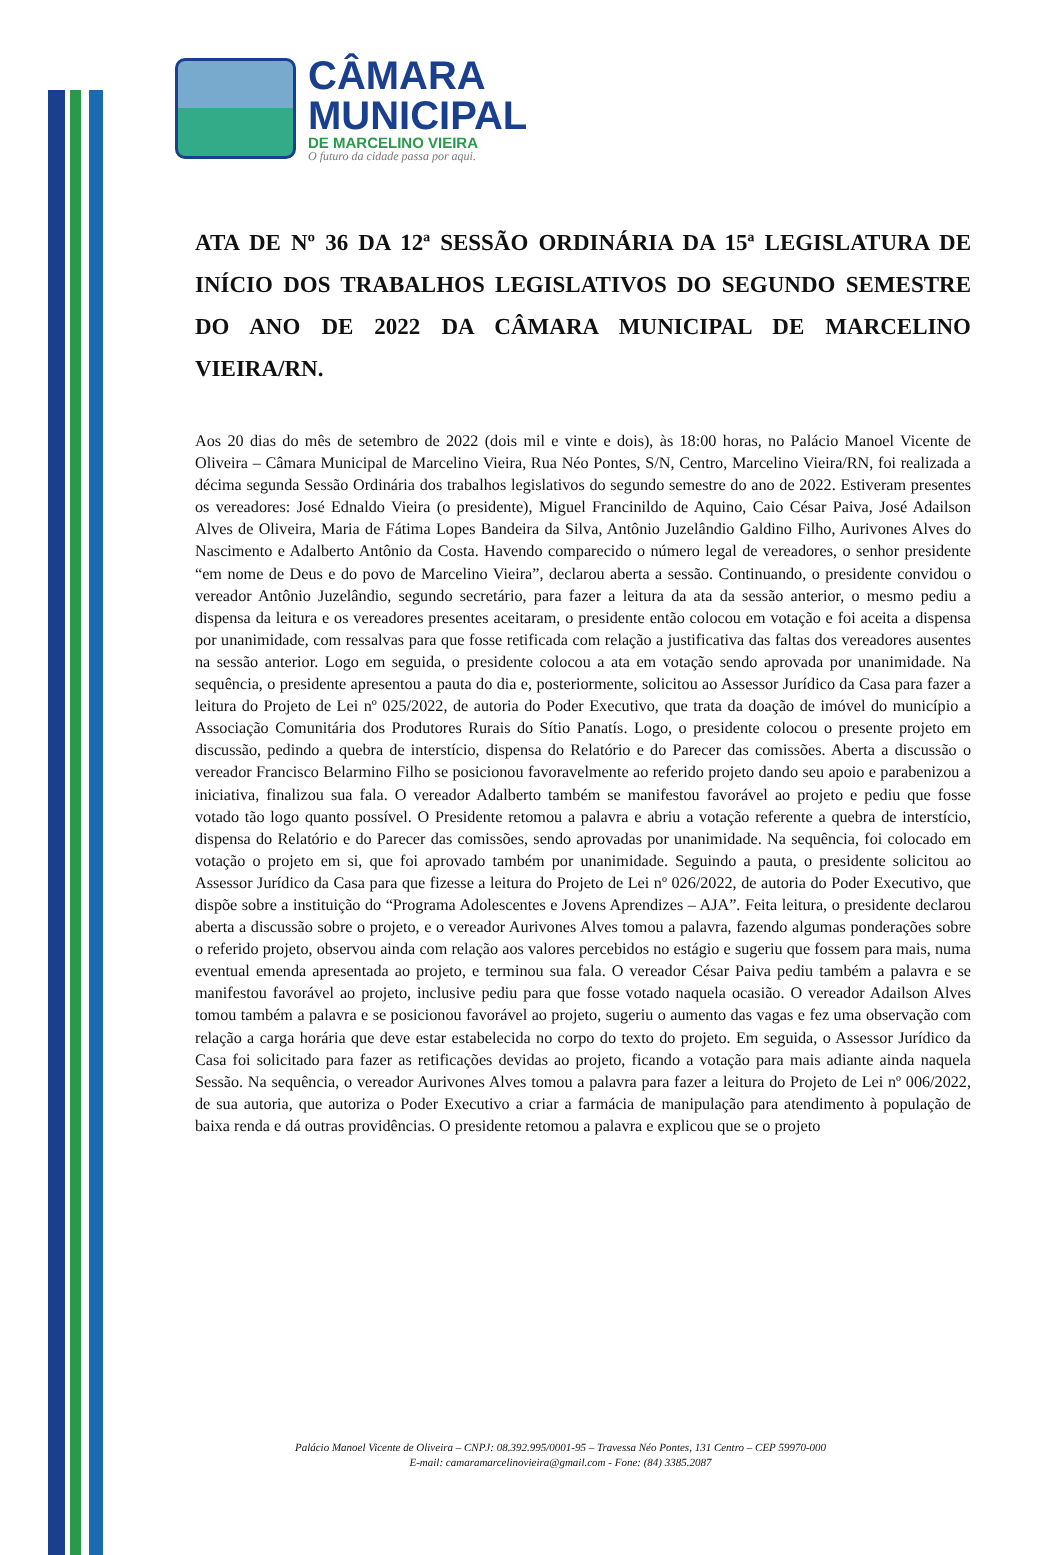CÂMARA
MUNICIPAL
DE MARCELINO VIEIRA
O futuro da cidade passa por aqui.
ATA DE Nº 36 DA 12ª SESSÃO ORDINÁRIA DA 15ª LEGISLATURA DE INÍCIO DOS TRABALHOS LEGISLATIVOS DO SEGUNDO SEMESTRE DO ANO DE 2022 DA CÂMARA MUNICIPAL DE MARCELINO VIEIRA/RN.
Aos 20 dias do mês de setembro de 2022 (dois mil e vinte e dois), às 18:00 horas, no Palácio Manoel Vicente de Oliveira – Câmara Municipal de Marcelino Vieira, Rua Néo Pontes, S/N, Centro, Marcelino Vieira/RN, foi realizada a décima segunda Sessão Ordinária dos trabalhos legislativos do segundo semestre do ano de 2022. Estiveram presentes os vereadores: José Ednaldo Vieira (o presidente), Miguel Francinildo de Aquino, Caio César Paiva, José Adailson Alves de Oliveira, Maria de Fátima Lopes Bandeira da Silva, Antônio Juzelândio Galdino Filho, Aurivones Alves do Nascimento e Adalberto Antônio da Costa. Havendo comparecido o número legal de vereadores, o senhor presidente “em nome de Deus e do povo de Marcelino Vieira”, declarou aberta a sessão. Continuando, o presidente convidou o vereador Antônio Juzelândio, segundo secretário, para fazer a leitura da ata da sessão anterior, o mesmo pediu a dispensa da leitura e os vereadores presentes aceitaram, o presidente então colocou em votação e foi aceita a dispensa por unanimidade, com ressalvas para que fosse retificada com relação a justificativa das faltas dos vereadores ausentes na sessão anterior. Logo em seguida, o presidente colocou a ata em votação sendo aprovada por unanimidade. Na sequência, o presidente apresentou a pauta do dia e, posteriormente, solicitou ao Assessor Jurídico da Casa para fazer a leitura do Projeto de Lei nº 025/2022, de autoria do Poder Executivo, que trata da doação de imóvel do município a Associação Comunitária dos Produtores Rurais do Sítio Panatís. Logo, o presidente colocou o presente projeto em discussão, pedindo a quebra de interstício, dispensa do Relatório e do Parecer das comissões. Aberta a discussão o vereador Francisco Belarmino Filho se posicionou favoravelmente ao referido projeto dando seu apoio e parabenizou a iniciativa, finalizou sua fala. O vereador Adalberto também se manifestou favorável ao projeto e pediu que fosse votado tão logo quanto possível. O Presidente retomou a palavra e abriu a votação referente a quebra de interstício, dispensa do Relatório e do Parecer das comissões, sendo aprovadas por unanimidade. Na sequência, foi colocado em votação o projeto em si, que foi aprovado também por unanimidade. Seguindo a pauta, o presidente solicitou ao Assessor Jurídico da Casa para que fizesse a leitura do Projeto de Lei nº 026/2022, de autoria do Poder Executivo, que dispõe sobre a instituição do “Programa Adolescentes e Jovens Aprendizes – AJA”. Feita leitura, o presidente declarou aberta a discussão sobre o projeto, e o vereador Aurivones Alves tomou a palavra, fazendo algumas ponderações sobre o referido projeto, observou ainda com relação aos valores percebidos no estágio e sugeriu que fossem para mais, numa eventual emenda apresentada ao projeto, e terminou sua fala. O vereador César Paiva pediu também a palavra e se manifestou favorável ao projeto, inclusive pediu para que fosse votado naquela ocasião. O vereador Adailson Alves tomou também a palavra e se posicionou favorável ao projeto, sugeriu o aumento das vagas e fez uma observação com relação a carga horária que deve estar estabelecida no corpo do texto do projeto. Em seguida, o Assessor Jurídico da Casa foi solicitado para fazer as retificações devidas ao projeto, ficando a votação para mais adiante ainda naquela Sessão. Na sequência, o vereador Aurivones Alves tomou a palavra para fazer a leitura do Projeto de Lei nº 006/2022, de sua autoria, que autoriza o Poder Executivo a criar a farmácia de manipulação para atendimento à população de baixa renda e dá outras providências. O presidente retomou a palavra e explicou que se o projeto
Palácio Manoel Vicente de Oliveira – CNPJ: 08.392.995/0001-95 – Travessa Néo Pontes, 131 Centro – CEP 59970-000
E-mail: camaramarcelinovieira@gmail.com - Fone: (84) 3385.2087